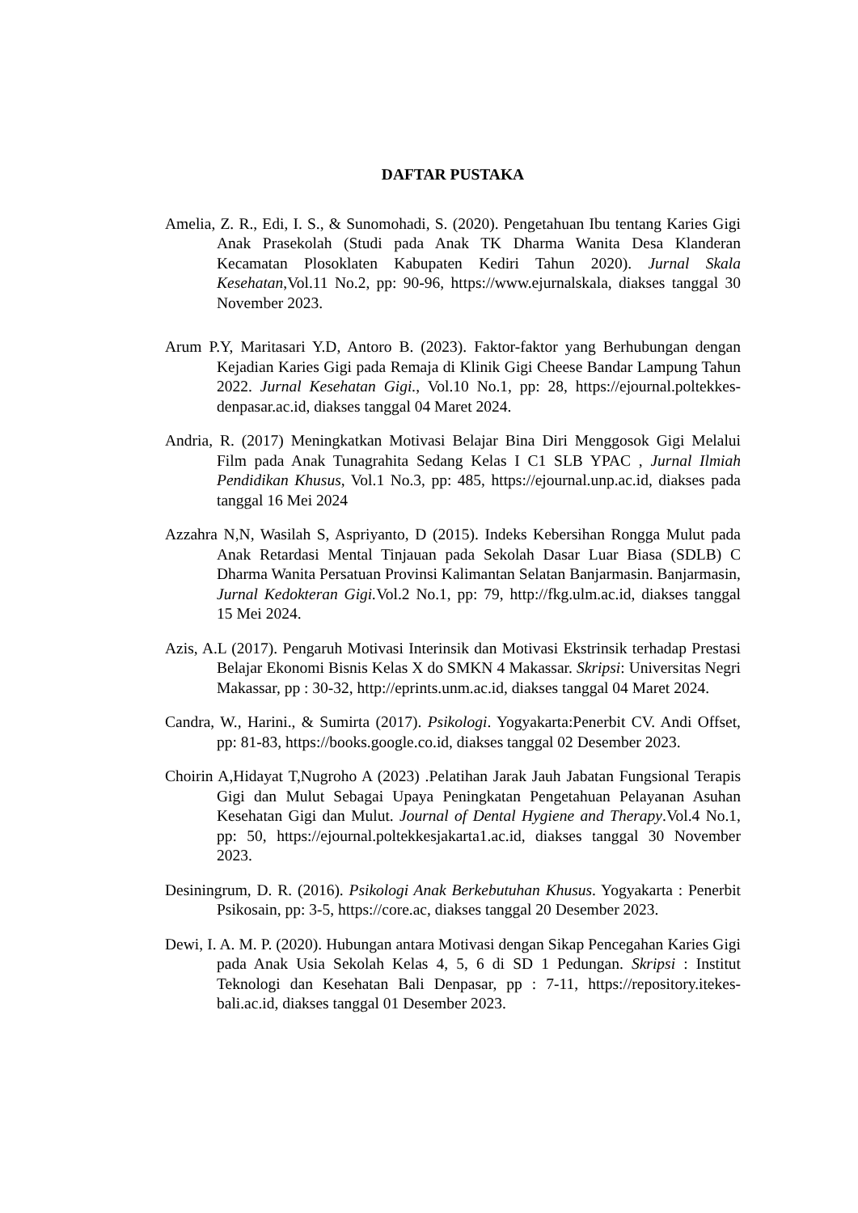DAFTAR PUSTAKA
Amelia, Z. R., Edi, I. S., & Sunomohadi, S. (2020). Pengetahuan Ibu tentang Karies Gigi Anak Prasekolah (Studi pada Anak TK Dharma Wanita Desa Klanderan Kecamatan Plosoklaten Kabupaten Kediri Tahun 2020). Jurnal Skala Kesehatan,Vol.11 No.2, pp: 90-96, https://www.ejurnalskala, diakses tanggal 30 November 2023.
Arum P.Y, Maritasari Y.D, Antoro B. (2023). Faktor-faktor yang Berhubungan dengan Kejadian Karies Gigi pada Remaja di Klinik Gigi Cheese Bandar Lampung Tahun 2022. Jurnal Kesehatan Gigi., Vol.10 No.1, pp: 28, https://ejournal.poltekkes-denpasar.ac.id, diakses tanggal 04 Maret 2024.
Andria, R. (2017) Meningkatkan Motivasi Belajar Bina Diri Menggosok Gigi Melalui Film pada Anak Tunagrahita Sedang Kelas I C1 SLB YPAC , Jurnal Ilmiah Pendidikan Khusus, Vol.1 No.3, pp: 485, https://ejournal.unp.ac.id, diakses pada tanggal 16 Mei 2024
Azzahra N,N, Wasilah S, Aspriyanto, D (2015). Indeks Kebersihan Rongga Mulut pada Anak Retardasi Mental Tinjauan pada Sekolah Dasar Luar Biasa (SDLB) C Dharma Wanita Persatuan Provinsi Kalimantan Selatan Banjarmasin. Banjarmasin, Jurnal Kedokteran Gigi. Vol.2 No.1, pp: 79, http://fkg.ulm.ac.id, diakses tanggal 15 Mei 2024.
Azis, A.L (2017). Pengaruh Motivasi Interinsik dan Motivasi Ekstrinsik terhadap Prestasi Belajar Ekonomi Bisnis Kelas X do SMKN 4 Makassar. Skripsi: Universitas Negri Makassar, pp : 30-32, http://eprints.unm.ac.id, diakses tanggal 04 Maret 2024.
Candra, W., Harini., & Sumirta (2017). Psikologi. Yogyakarta:Penerbit CV. Andi Offset, pp: 81-83, https://books.google.co.id, diakses tanggal 02 Desember 2023.
Choirin A,Hidayat T,Nugroho A (2023) .Pelatihan Jarak Jauh Jabatan Fungsional Terapis Gigi dan Mulut Sebagai Upaya Peningkatan Pengetahuan Pelayanan Asuhan Kesehatan Gigi dan Mulut. Journal of Dental Hygiene and Therapy.Vol.4 No.1, pp: 50, https://ejournal.poltekkesjakarta1.ac.id, diakses tanggal 30 November 2023.
Desiningrum, D. R. (2016). Psikologi Anak Berkebutuhan Khusus. Yogyakarta : Penerbit Psikosain, pp: 3-5, https://core.ac, diakses tanggal 20 Desember 2023.
Dewi, I. A. M. P. (2020). Hubungan antara Motivasi dengan Sikap Pencegahan Karies Gigi pada Anak Usia Sekolah Kelas 4, 5, 6 di SD 1 Pedungan. Skripsi : Institut Teknologi dan Kesehatan Bali Denpasar, pp : 7-11, https://repository.itekes-bali.ac.id, diakses tanggal 01 Desember 2023.